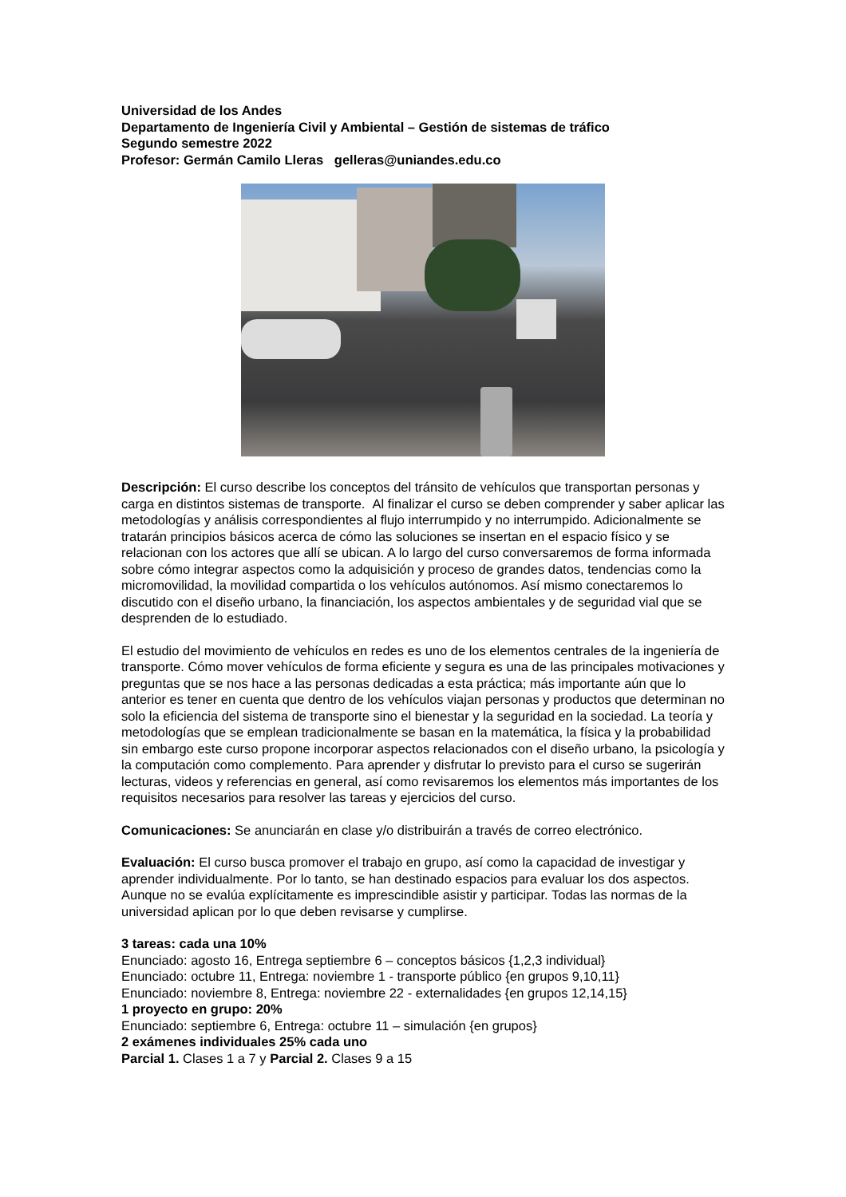Universidad de los Andes
Departamento de Ingeniería Civil y Ambiental – Gestión de sistemas de tráfico
Segundo semestre 2022
Profesor: Germán Camilo Lleras gelleras@uniandes.edu.co
Descripción: El curso describe los conceptos del tránsito de vehículos que transportan personas y carga en distintos sistemas de transporte. Al finalizar el curso se deben comprender y saber aplicar las metodologías y análisis correspondientes al flujo interrumpido y no interrumpido. Adicionalmente se tratarán principios básicos acerca de cómo las soluciones se insertan en el espacio físico y se relacionan con los actores que allí se ubican. A lo largo del curso conversaremos de forma informada sobre cómo integrar aspectos como la adquisición y proceso de grandes datos, tendencias como la micromovilidad, la movilidad compartida o los vehículos autónomos. Así mismo conectaremos lo discutido con el diseño urbano, la financiación, los aspectos ambientales y de seguridad vial que se desprenden de lo estudiado.
El estudio del movimiento de vehículos en redes es uno de los elementos centrales de la ingeniería de transporte. Cómo mover vehículos de forma eficiente y segura es una de las principales motivaciones y preguntas que se nos hace a las personas dedicadas a esta práctica; más importante aún que lo anterior es tener en cuenta que dentro de los vehículos viajan personas y productos que determinan no solo la eficiencia del sistema de transporte sino el bienestar y la seguridad en la sociedad. La teoría y metodologías que se emplean tradicionalmente se basan en la matemática, la física y la probabilidad sin embargo este curso propone incorporar aspectos relacionados con el diseño urbano, la psicología y la computación como complemento. Para aprender y disfrutar lo previsto para el curso se sugerirán lecturas, videos y referencias en general, así como revisaremos los elementos más importantes de los requisitos necesarios para resolver las tareas y ejercicios del curso.
Comunicaciones: Se anunciarán en clase y/o distribuirán a través de correo electrónico.
Evaluación: El curso busca promover el trabajo en grupo, así como la capacidad de investigar y aprender individualmente. Por lo tanto, se han destinado espacios para evaluar los dos aspectos. Aunque no se evalúa explícitamente es imprescindible asistir y participar. Todas las normas de la universidad aplican por lo que deben revisarse y cumplirse.
3 tareas: cada una 10%
Enunciado: agosto 16, Entrega septiembre 6 – conceptos básicos {1,2,3 individual}
Enunciado: octubre 11, Entrega: noviembre 1 - transporte público {en grupos 9,10,11}
Enunciado: noviembre 8, Entrega: noviembre 22 - externalidades {en grupos 12,14,15}
1 proyecto en grupo: 20%
Enunciado: septiembre 6, Entrega: octubre 11 – simulación {en grupos}
2 exámenes individuales 25% cada uno
Parcial 1. Clases 1 a 7 y Parcial 2. Clases 9 a 15